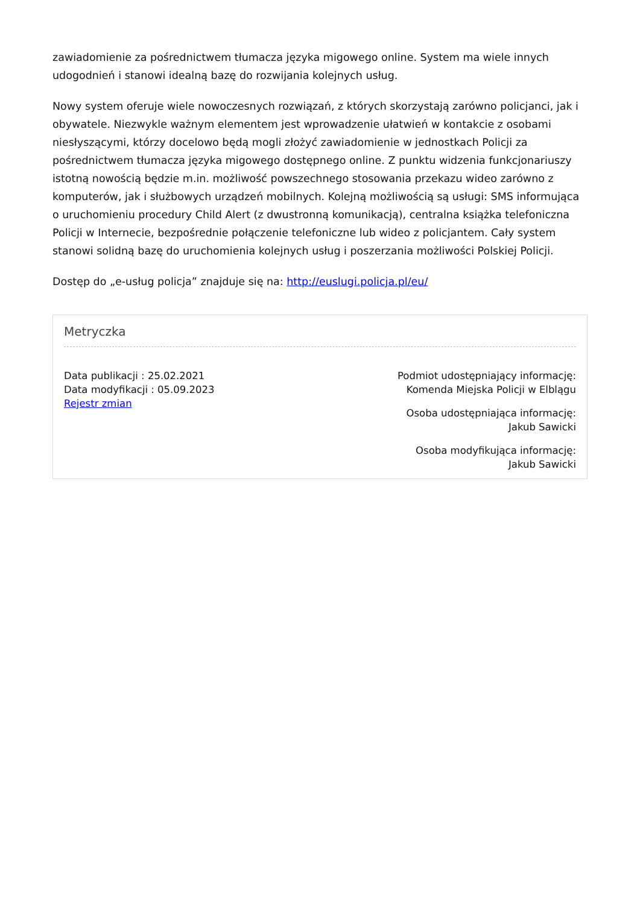zawiadomienie za pośrednictwem tłumacza języka migowego online. System ma wiele innych udogodnień i stanowi idealną bazę do rozwijania kolejnych usług.
Nowy system oferuje wiele nowoczesnych rozwiązań, z których skorzystają zarówno policjanci, jak i obywatele. Niezwykle ważnym elementem jest wprowadzenie ułatwień w kontakcie z osobami niesłyszącymi, którzy docelowo będą mogli złożyć zawiadomienie w jednostkach Policji za pośrednictwem tłumacza języka migowego dostępnego online. Z punktu widzenia funkcjonariuszy istotną nowością będzie m.in. możliwość powszechnego stosowania przekazu wideo zarówno z komputerów, jak i służbowych urządzeń mobilnych. Kolejną możliwością są usługi: SMS informująca o uruchomieniu procedury Child Alert (z dwustronną komunikacją), centralna książka telefoniczna Policji w Internecie, bezpośrednie połączenie telefoniczne lub wideo z policjantem. Cały system stanowi solidną bazę do uruchomienia kolejnych usług i poszerzania możliwości Polskiej Policji.
Dostęp do „e-usług policja” znajduje się na: http://euslugi.policja.pl/eu/
Metryczka
Data publikacji : 25.02.2021
Data modyfikacji : 05.09.2023
Rejestr zmian
Podmiot udostępniający informację:
Komenda Miejska Policji w Elblągu
Osoba udostępniająca informację:
Jakub Sawicki
Osoba modyfikująca informację:
Jakub Sawicki